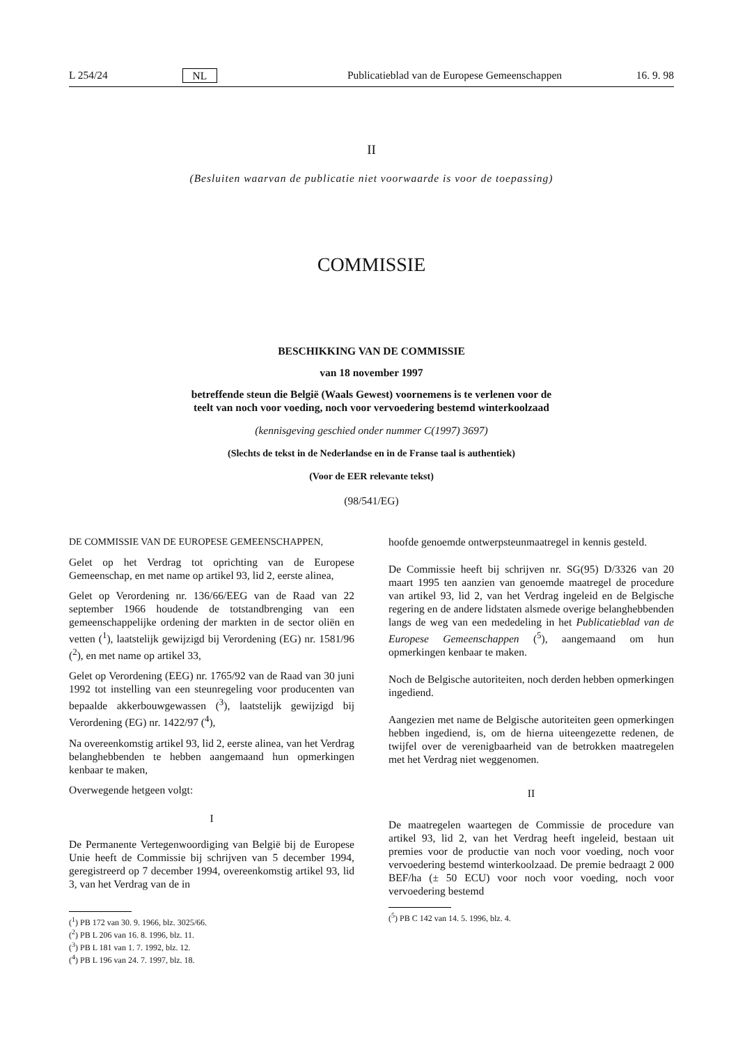L 254/24 NL Publicatieblad van de Europese Gemeenschappen 16. 9. 98
II
(Besluiten waarvan de publicatie niet voorwaarde is voor de toepassing)
COMMISSIE
BESCHIKKING VAN DE COMMISSIE
van 18 november 1997
betreffende steun die België (Waals Gewest) voornemens is te verlenen voor de
teelt van noch voor voeding, noch voor vervoedering bestemd winterkoolzaad
(kennisgeving geschied onder nummer C(1997) 3697)
(Slechts de tekst in de Nederlandse en in de Franse taal is authentiek)
(Voor de EER relevante tekst)
(98/541/EG)
DE COMMISSIE VAN DE EUROPESE GEMEENSCHAPPEN,
Gelet op het Verdrag tot oprichting van de Europese Gemeenschap, en met name op artikel 93, lid 2, eerste alinea,
Gelet op Verordening nr. 136/66/EEG van de Raad van 22 september 1966 houdende de totstandbrenging van een gemeenschappelijke ordening der markten in de sector oliën en vetten (<sup>1</sup>), laatstelijk gewijzigd bij Verordening (EG) nr. 1581/96 (<sup>2</sup>), en met name op artikel 33,
Gelet op Verordening (EEG) nr. 1765/92 van de Raad van 30 juni 1992 tot instelling van een steunregeling voor producenten van bepaalde akkerbouwgewassen (<sup>3</sup>), laatstelijk gewijzigd bij Verordening (EG) nr. 1422/97 (<sup>4</sup>),
Na overeenkomstig artikel 93, lid 2, eerste alinea, van het Verdrag belanghebbenden te hebben aangemaand hun opmerkingen kenbaar te maken,
Overwegende hetgeen volgt:
I
De Permanente Vertegenwoordiging van België bij de Europese Unie heeft de Commissie bij schrijven van 5 december 1994, geregistreerd op 7 december 1994, overeenkomstig artikel 93, lid 3, van het Verdrag van de in
(<sup>1</sup>) PB 172 van 30. 9. 1966, blz. 3025/66.
(<sup>2</sup>) PB L 206 van 16. 8. 1996, blz. 11.
(<sup>3</sup>) PB L 181 van 1. 7. 1992, blz. 12.
(<sup>4</sup>) PB L 196 van 24. 7. 1997, blz. 18.
hoofde genoemde ontwerpsteunmaatregel in kennis gesteld.
De Commissie heeft bij schrijven nr. SG(95) D/3326 van 20 maart 1995 ten aanzien van genoemde maatregel de procedure van artikel 93, lid 2, van het Verdrag ingeleid en de Belgische regering en de andere lidstaten alsmede overige belanghebbenden langs de weg van een mededeling in het Publicatieblad van de Europese Gemeenschappen (<sup>5</sup>), aangemaand om hun opmerkingen kenbaar te maken.
Noch de Belgische autoriteiten, noch derden hebben opmerkingen ingediend.
Aangezien met name de Belgische autoriteiten geen opmerkingen hebben ingediend, is, om de hierna uiteengezette redenen, de twijfel over de verenigbaarheid van de betrokken maatregelen met het Verdrag niet weggenomen.
II
De maatregelen waartegen de Commissie de procedure van artikel 93, lid 2, van het Verdrag heeft ingeleid, bestaan uit premies voor de productie van noch voor voeding, noch voor vervoedering bestemd winterkoolzaad. De premie bedraagt 2 000 BEF/ha (± 50 ECU) voor noch voor voeding, noch voor vervoedering bestemd
(<sup>5</sup>) PB C 142 van 14. 5. 1996, blz. 4.